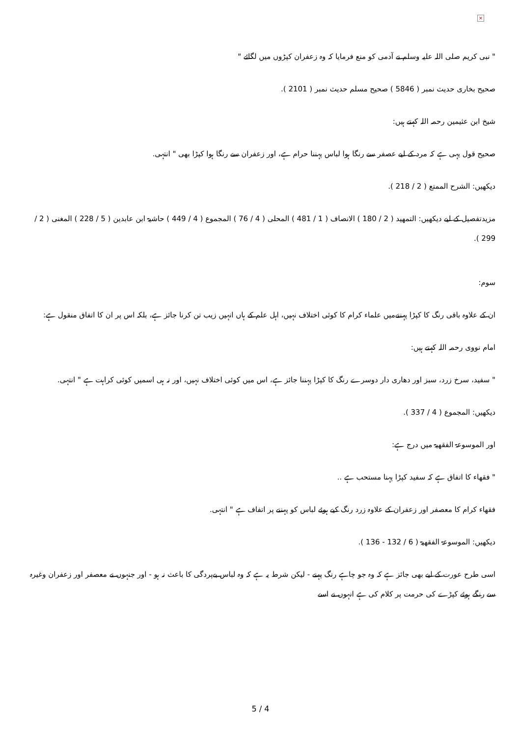×
" نبی کریم صلی اللہ علیہ وسلم نے آدمی کو منع فرمایا کہ وہ زعفران کپڑوں میں لگائے "
صحیح بخاری حدیث نمبر ( 5846 ) صحیح مسلم حدیث نمبر ( 2101 ).
شیخ ابن عثیمین رحمہ اللہ کہتے ہیں:
صحیح قول یہی ہے کہ مرد کے لیے عصفر سے رنگا ہوا لباس پہننا حرام ہے، اور زعفران سے رنگا ہوا کپڑا بھی " انتہی.
دیکھیں: الشرح الممتع ( 2 / 218 ).
مزیدتفصیل کے لیے دیکھیں: التمھید ( 2 / 180 ) الانصاف ( 1 / 481 ) المحلی ( 4 / 76 ) المجموع ( 4 / 449 ) حاشیۃ ابن عابدین ( 5 / 228 ) المغنی ( 2 / 299 ).
سوم:
ان کے علاوہ باقی رنگ کا کپڑا پہننےمیں علماء کرام کا کوئی اختلاف نہیں، اہل علم کے ہاں انہیں زیب تن کرنا جائز ہے، بلکہ اس پر ان کا اتفاق منقول ہے:
امام نووی رحمہ اللہ کہتے ہیں:
" سفید، سرخ زرد، سبز اور دھاری دار دوسرے رنگ کا کپڑا پہننا جائز ہے، اس میں کوئی اختلاف نہیں، اور نہ ہی اسمیں کوئی کراہت ہے " انتہی.
دیکھیں: المجموع ( 4 / 337 ).
اور الموسوعۃ الفقھیۃ میں درج ہے:
" فقھاء کا اتفاق ہے کہ سفید کپڑا پہنا مستحب ہے ..
فقھاء کرام کا معصفر اور زعفران کے علاوہ زرد رنگ کیے ہوئے لباس کو پہننے پر اتفاف ہے " انتہی.
دیکھیں: الموسوعۃ الفقھیۃ ( 6 / 132 - 136 ).
اسی طرح عورت کے لیے بھی جائز ہے کہ وہ جو چاہے رنگ پہنے - لیکن شرط یہ ہے کہ وہ لباس بےپردگی کا باعث نہ ہو - اور جنہوں نے معصفر اور زعفران وغیرہ سے رنگے ہوئے کپڑے کی حرمت پر کلام کی ہے انہوں نے اسے
5 / 4